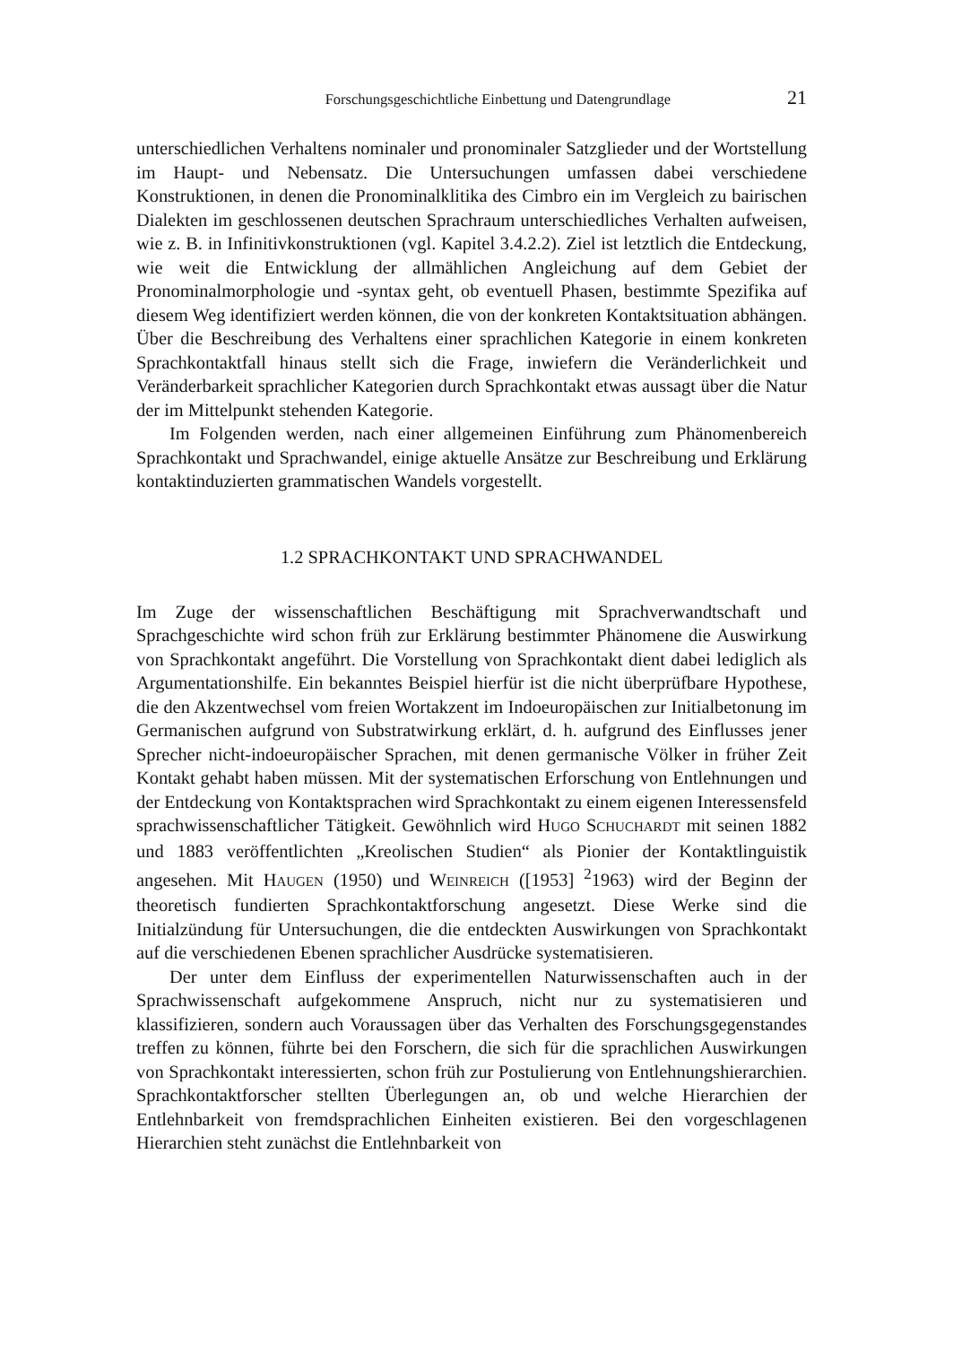Forschungsgeschichtliche Einbettung und Datengrundlage 21
unterschiedlichen Verhaltens nominaler und pronominaler Satzglieder und der Wortstellung im Haupt- und Nebensatz. Die Untersuchungen umfassen dabei verschiedene Konstruktionen, in denen die Pronominalklitika des Cimbro ein im Vergleich zu bairischen Dialekten im geschlossenen deutschen Sprachraum unterschiedliches Verhalten aufweisen, wie z. B. in Infinitivkonstruktionen (vgl. Kapitel 3.4.2.2). Ziel ist letztlich die Entdeckung, wie weit die Entwicklung der allmählichen Angleichung auf dem Gebiet der Pronominalmorphologie und -syntax geht, ob eventuell Phasen, bestimmte Spezifika auf diesem Weg identifiziert werden können, die von der konkreten Kontaktsituation abhängen. Über die Beschreibung des Verhaltens einer sprachlichen Kategorie in einem konkreten Sprachkontaktfall hinaus stellt sich die Frage, inwiefern die Veränderlichkeit und Veränderbarkeit sprachlicher Kategorien durch Sprachkontakt etwas aussagt über die Natur der im Mittelpunkt stehenden Kategorie.
Im Folgenden werden, nach einer allgemeinen Einführung zum Phänomenbereich Sprachkontakt und Sprachwandel, einige aktuelle Ansätze zur Beschreibung und Erklärung kontaktinduzierten grammatischen Wandels vorgestellt.
1.2 SPRACHKONTAKT UND SPRACHWANDEL
Im Zuge der wissenschaftlichen Beschäftigung mit Sprachverwandtschaft und Sprachgeschichte wird schon früh zur Erklärung bestimmter Phänomene die Auswirkung von Sprachkontakt angeführt. Die Vorstellung von Sprachkontakt dient dabei lediglich als Argumentationshilfe. Ein bekanntes Beispiel hierfür ist die nicht überprüfbare Hypothese, die den Akzentwechsel vom freien Wortakzent im Indoeuropäischen zur Initialbetonung im Germanischen aufgrund von Substratwirkung erklärt, d. h. aufgrund des Einflusses jener Sprecher nicht-indoeuropäischer Sprachen, mit denen germanische Völker in früher Zeit Kontakt gehabt haben müssen. Mit der systematischen Erforschung von Entlehnungen und der Entdeckung von Kontaktsprachen wird Sprachkontakt zu einem eigenen Interessensfeld sprachwissenschaftlicher Tätigkeit. Gewöhnlich wird HUGO SCHUCHARDT mit seinen 1882 und 1883 veröffentlichten „Kreolischen Studien“ als Pionier der Kontaktlinguistik angesehen. Mit HAUGEN (1950) und WEINREICH ([1953] <sup>2</sup>1963) wird der Beginn der theoretisch fundierten Sprachkontaktforschung angesetzt. Diese Werke sind die Initialzündung für Untersuchungen, die die entdeckten Auswirkungen von Sprachkontakt auf die verschiedenen Ebenen sprachlicher Ausdrücke systematisieren.
Der unter dem Einfluss der experimentellen Naturwissenschaften auch in der Sprachwissenschaft aufgekommene Anspruch, nicht nur zu systematisieren und klassifizieren, sondern auch Voraussagen über das Verhalten des Forschungsgegenstandes treffen zu können, führte bei den Forschern, die sich für die sprachlichen Auswirkungen von Sprachkontakt interessierten, schon früh zur Postulierung von Entlehnungshierarchien. Sprachkontaktforscher stellten Überlegungen an, ob und welche Hierarchien der Entlehnbarkeit von fremdsprachlichen Einheiten existieren. Bei den vorgeschlagenen Hierarchien steht zunächst die Entlehnbarkeit von